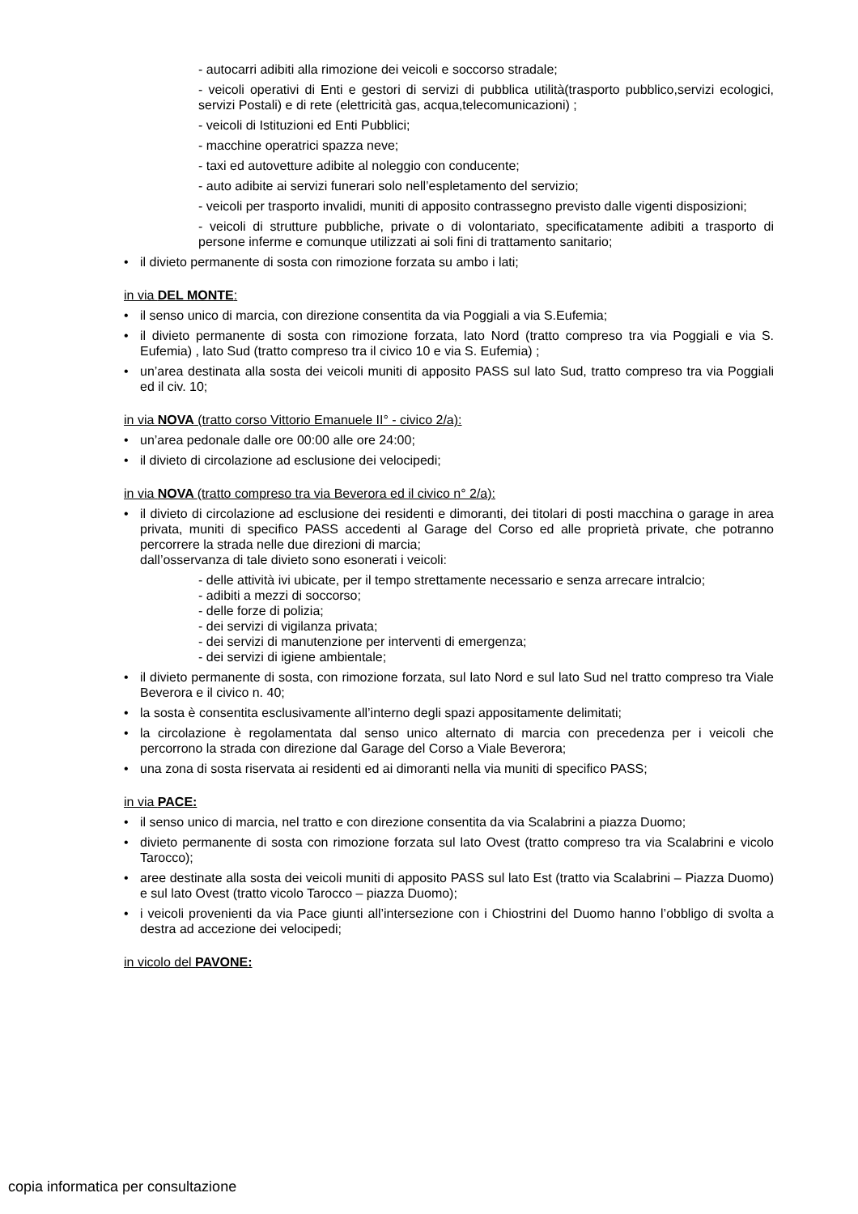- autocarri adibiti alla rimozione dei veicoli e soccorso stradale;
- veicoli operativi di Enti e gestori di servizi di pubblica utilità(trasporto pubblico,servizi ecologici, servizi Postali) e di rete (elettricità gas, acqua,telecomunicazioni) ;
- veicoli di Istituzioni ed Enti Pubblici;
- macchine operatrici spazza neve;
- taxi ed autovetture adibite al noleggio con conducente;
- auto adibite ai servizi funerari solo nell’espletamento del servizio;
- veicoli per trasporto invalidi, muniti di apposito contrassegno previsto dalle vigenti disposizioni;
- veicoli di strutture pubbliche, private o di volontariato, specificatamente adibiti a trasporto di persone inferme e comunque utilizzati ai soli fini di trattamento sanitario;
• il divieto permanente di sosta con rimozione forzata su ambo i lati;
in via DEL MONTE:
• il senso unico di marcia, con direzione consentita da via Poggiali a via S.Eufemia;
• il divieto permanente di sosta con rimozione forzata, lato Nord (tratto compreso tra via Poggiali e via S. Eufemia) , lato Sud (tratto compreso tra il civico 10 e via S. Eufemia) ;
• un’area destinata alla sosta dei veicoli muniti di apposito PASS sul lato Sud, tratto compreso tra via Poggiali ed il civ. 10;
in via NOVA (tratto corso Vittorio Emanuele II° - civico 2/a):
• un’area pedonale dalle ore 00:00 alle ore 24:00;
• il divieto di circolazione ad esclusione dei velocipedi;
in via NOVA (tratto compreso tra via Beverora ed il civico n° 2/a):
• il divieto di circolazione ad esclusione dei residenti e dimoranti, dei titolari di posti macchina o garage in area privata, muniti di specifico PASS accedenti al Garage del Corso ed alle proprietà private, che potranno percorrere la strada nelle due direzioni di marcia;
dall’osservanza di tale divieto sono esonerati i veicoli:
- delle attività ivi ubicate, per il tempo strettamente necessario e senza arrecare intralcio;
- adibiti a mezzi di soccorso;
- delle forze di polizia;
- dei servizi di vigilanza privata;
- dei servizi di manutenzione per interventi di emergenza;
- dei servizi di igiene ambientale;
• il divieto permanente di sosta, con rimozione forzata, sul lato Nord e sul lato Sud nel tratto compreso tra Viale Beverora e il civico n. 40;
• la sosta è consentita esclusivamente all’interno degli spazi appositamente delimitati;
• la circolazione è regolamentata dal senso unico alternato di marcia con precedenza per i veicoli che percorrono la strada con direzione dal Garage del Corso a Viale Beverora;
• una zona di sosta riservata ai residenti ed ai dimoranti nella via muniti di specifico PASS;
in via PACE:
• il senso unico di marcia, nel tratto e con direzione consentita da via Scalabrini a piazza Duomo;
• divieto permanente di sosta con rimozione forzata sul lato Ovest (tratto compreso tra via Scalabrini e vicolo Tarocco);
• aree destinate alla sosta dei veicoli muniti di apposito PASS sul lato Est (tratto via Scalabrini – Piazza Duomo) e sul lato Ovest (tratto vicolo Tarocco – piazza Duomo);
• i veicoli provenienti da via Pace giunti all’intersezione con i Chiostrini del Duomo hanno l’obbligo di svolta a destra ad accezione dei velocipedi;
in vicolo del PAVONE:
copia informatica per consultazione